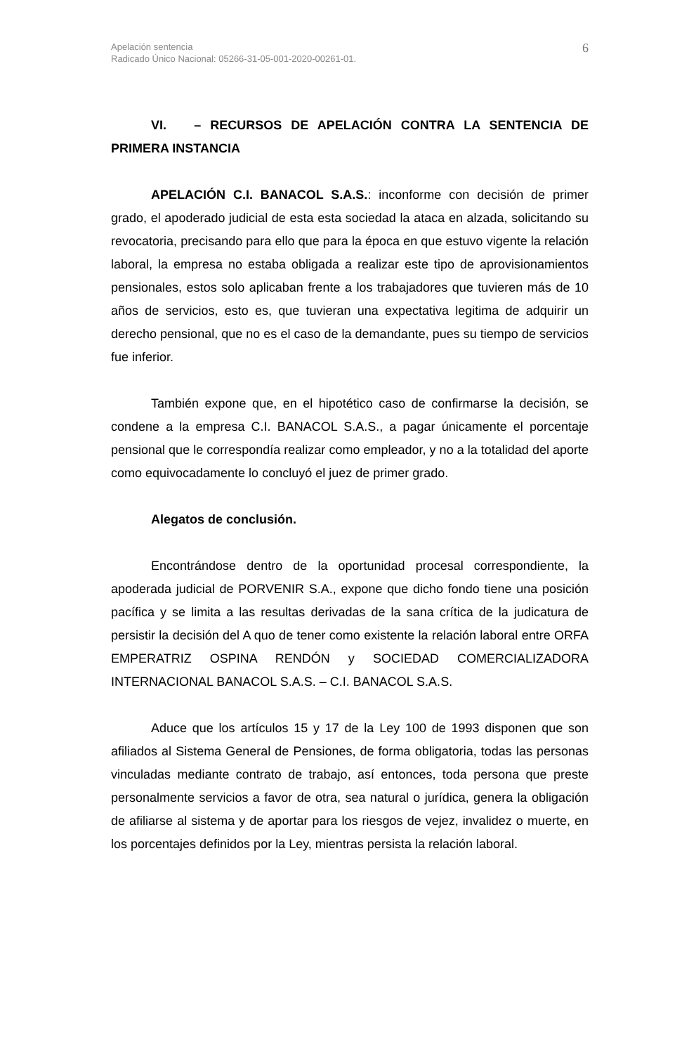Apelación sentencia
Radicado Único Nacional: 05266-31-05-001-2020-00261-01.
6
VI. – RECURSOS DE APELACIÓN CONTRA LA SENTENCIA DE PRIMERA INSTANCIA
APELACIÓN C.I. BANACOL S.A.S.: inconforme con decisión de primer grado, el apoderado judicial de esta esta sociedad la ataca en alzada, solicitando su revocatoria, precisando para ello que para la época en que estuvo vigente la relación laboral, la empresa no estaba obligada a realizar este tipo de aprovisionamientos pensionales, estos solo aplicaban frente a los trabajadores que tuvieren más de 10 años de servicios, esto es, que tuvieran una expectativa legitima de adquirir un derecho pensional, que no es el caso de la demandante, pues su tiempo de servicios fue inferior.
También expone que, en el hipotético caso de confirmarse la decisión, se condene a la empresa C.I. BANACOL S.A.S., a pagar únicamente el porcentaje pensional que le correspondía realizar como empleador, y no a la totalidad del aporte como equivocadamente lo concluyó el juez de primer grado.
Alegatos de conclusión.
Encontrándose dentro de la oportunidad procesal correspondiente, la apoderada judicial de PORVENIR S.A., expone que dicho fondo tiene una posición pacífica y se limita a las resultas derivadas de la sana crítica de la judicatura de persistir la decisión del A quo de tener como existente la relación laboral entre ORFA EMPERATRIZ OSPINA RENDÓN y SOCIEDAD COMERCIALIZADORA INTERNACIONAL BANACOL S.A.S. – C.I. BANACOL S.A.S.
Aduce que los artículos 15 y 17 de la Ley 100 de 1993 disponen que son afiliados al Sistema General de Pensiones, de forma obligatoria, todas las personas vinculadas mediante contrato de trabajo, así entonces, toda persona que preste personalmente servicios a favor de otra, sea natural o jurídica, genera la obligación de afiliarse al sistema y de aportar para los riesgos de vejez, invalidez o muerte, en los porcentajes definidos por la Ley, mientras persista la relación laboral.